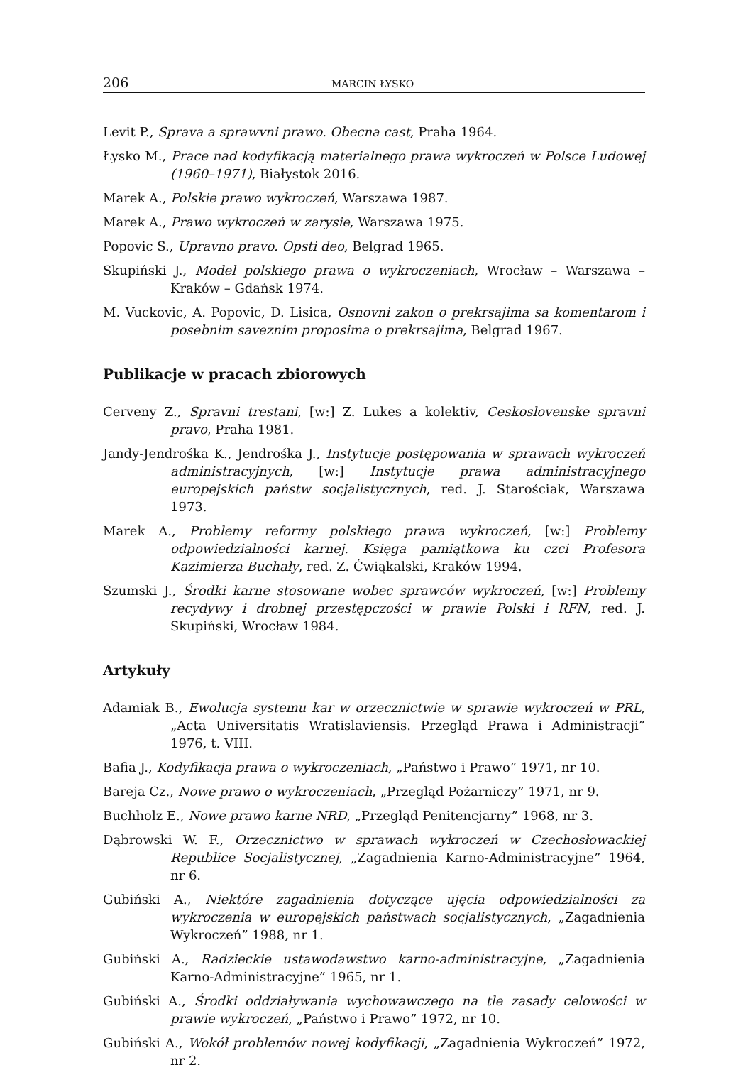206 MARCIN ŁYSKO
Levit P., Sprava a sprawvni prawo. Obecna cast, Praha 1964.
Łysko M., Prace nad kodyfikacją materialnego prawa wykroczeń w Polsce Ludowej (1960–1971), Białystok 2016.
Marek A., Polskie prawo wykroczeń, Warszawa 1987.
Marek A., Prawo wykroczeń w zarysie, Warszawa 1975.
Popovic S., Upravno pravo. Opsti deo, Belgrad 1965.
Skupiński J., Model polskiego prawa o wykroczeniach, Wrocław – Warszawa – Kraków – Gdańsk 1974.
M. Vuckovic, A. Popovic, D. Lisica, Osnovni zakon o prekrsajima sa komentarom i posebnim saveznim proposima o prekrsajima, Belgrad 1967.
Publikacje w pracach zbiorowych
Cerveny Z., Spravni trestani, [w:] Z. Lukes a kolektiv, Ceskoslovenske spravni pravo, Praha 1981.
Jandy-Jendrośka K., Jendrośka J., Instytucje postępowania w sprawach wykroczeń administracyjnych, [w:] Instytucje prawa administracyjnego europejskich państw socjalistycznych, red. J. Starościak, Warszawa 1973.
Marek A., Problemy reformy polskiego prawa wykroczeń, [w:] Problemy odpowiedzialności karnej. Księga pamiątkowa ku czci Profesora Kazimierza Buchały, red. Z. Ćwiąkalski, Kraków 1994.
Szumski J., Środki karne stosowane wobec sprawców wykroczeń, [w:] Problemy recydywy i drobnej przestępczości w prawie Polski i RFN, red. J. Skupiński, Wrocław 1984.
Artykuły
Adamiak B., Ewolucja systemu kar w orzecznictwie w sprawie wykroczeń w PRL, „Acta Universitatis Wratislaviensis. Przegląd Prawa i Administracji” 1976, t. VIII.
Bafia J., Kodyfikacja prawa o wykroczeniach, „Państwo i Prawo” 1971, nr 10.
Bareja Cz., Nowe prawo o wykroczeniach, „Przegląd Pożarniczy” 1971, nr 9.
Buchholz E., Nowe prawo karne NRD, „Przegląd Penitencjarny” 1968, nr 3.
Dąbrowski W. F., Orzecznictwo w sprawach wykroczeń w Czechosłowackiej Republice Socjalistycznej, „Zagadnienia Karno-Administracyjne” 1964, nr 6.
Gubiński A., Niektóre zagadnienia dotyczące ujęcia odpowiedzialności za wykroczenia w europejskich państwach socjalistycznych, „Zagadnienia Wykroczeń” 1988, nr 1.
Gubiński A., Radzieckie ustawodawstwo karno-administracyjne, „Zagadnienia Karno-Administracyjne” 1965, nr 1.
Gubiński A., Środki oddziaływania wychowawczego na tle zasady celowości w prawie wykroczeń, „Państwo i Prawo” 1972, nr 10.
Gubiński A., Wokół problemów nowej kodyfikacji, „Zagadnienia Wykroczeń” 1972, nr 2.